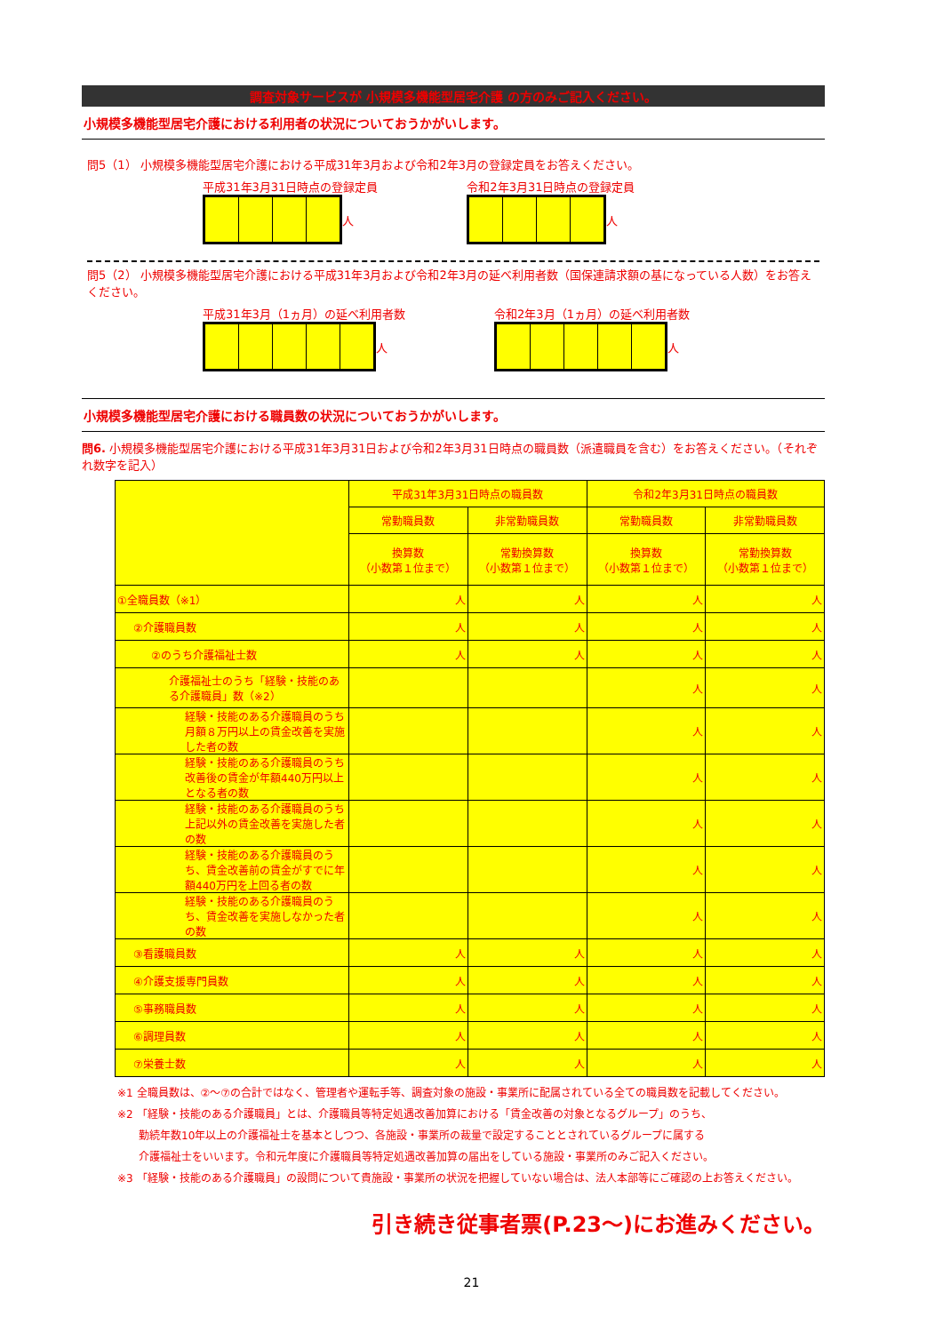調査対象サービスが 小規模多機能型居宅介護 の方のみご記入ください。
小規模多機能型居宅介護における利用者の状況についておうかがいします。
問5（1） 小規模多機能型居宅介護における平成31年3月および令和2年3月の登録定員をお答えください。
平成31年3月31日時点の登録定員
人
令和2年3月31日時点の登録定員
人
問5（2） 小規模多機能型居宅介護における平成31年3月および令和2年3月の延べ利用者数（国保連請求額の基になっている人数）をお答えください。
平成31年3月（1ヵ月）の延べ利用者数
人
令和2年3月（1ヵ月）の延べ利用者数
人
小規模多機能型居宅介護における職員数の状況についておうかがいします。
問6. 小規模多機能型居宅介護における平成31年3月31日および令和2年3月31日時点の職員数（派遣職員を含む）をお答えください。（それぞれ数字を記入）
| | 平成31年3月31日時点の職員数 | | 令和2年3月31日時点の職員数 | |
| --- | --- | --- | --- | --- |
| | 常勤職員数 | 非常勤職員数 | 常勤職員数 | 非常勤職員数 |
| | 換算数 （小数第１位まで） | 常勤換算数 （小数第１位まで） | 換算数 （小数第１位まで） | 常勤換算数 （小数第１位まで） |
| ①全職員数（※1） | 人 | 人 | 人 | 人 |
| ②介護職員数 | 人 | 人 | 人 | 人 |
| ②のうち介護福祉士数 | 人 | 人 | 人 | 人 |
| 介護福祉士のうち「経験・技能のある介護職員」数（※2） | | | 人 | 人 |
| 経験・技能のある介護職員のうち月額８万円以上の賃金改善を実施した者の数 | | | 人 | 人 |
| 経験・技能のある介護職員のうち改善後の賃金が年額440万円以上となる者の数 | | | 人 | 人 |
| 経験・技能のある介護職員のうち上記以外の賃金改善を実施した者の数 | | | 人 | 人 |
| 経験・技能のある介護職員のうち、賃金改善前の賃金がすでに年額440万円を上回る者の数 | | | 人 | 人 |
| 経験・技能のある介護職員のうち、賃金改善を実施しなかった者の数 | | | 人 | 人 |
| ③看護職員数 | 人 | 人 | 人 | 人 |
| ④介護支援専門員数 | 人 | 人 | 人 | 人 |
| ⑤事務職員数 | 人 | 人 | 人 | 人 |
| ⑥調理員数 | 人 | 人 | 人 | 人 |
| ⑦栄養士数 | 人 | 人 | 人 | 人 |
※1 全職員数は、②～⑦の合計ではなく、管理者や運転手等、調査対象の施設・事業所に配属されている全ての職員数を記載してください。
※2 「経験・技能のある介護職員」とは、介護職員等特定処遇改善加算における「賃金改善の対象となるグループ」のうち、
　　勤続年数10年以上の介護福祉士を基本としつつ、各施設・事業所の裁量で設定することとされているグループに属する
　　介護福祉士をいいます。令和元年度に介護職員等特定処遇改善加算の届出をしている施設・事業所のみご記入ください。
※3 「経験・技能のある介護職員」の設問について貴施設・事業所の状況を把握していない場合は、法人本部等にご確認の上お答えください。
引き続き従事者票(P.23～)にお進みください。
21